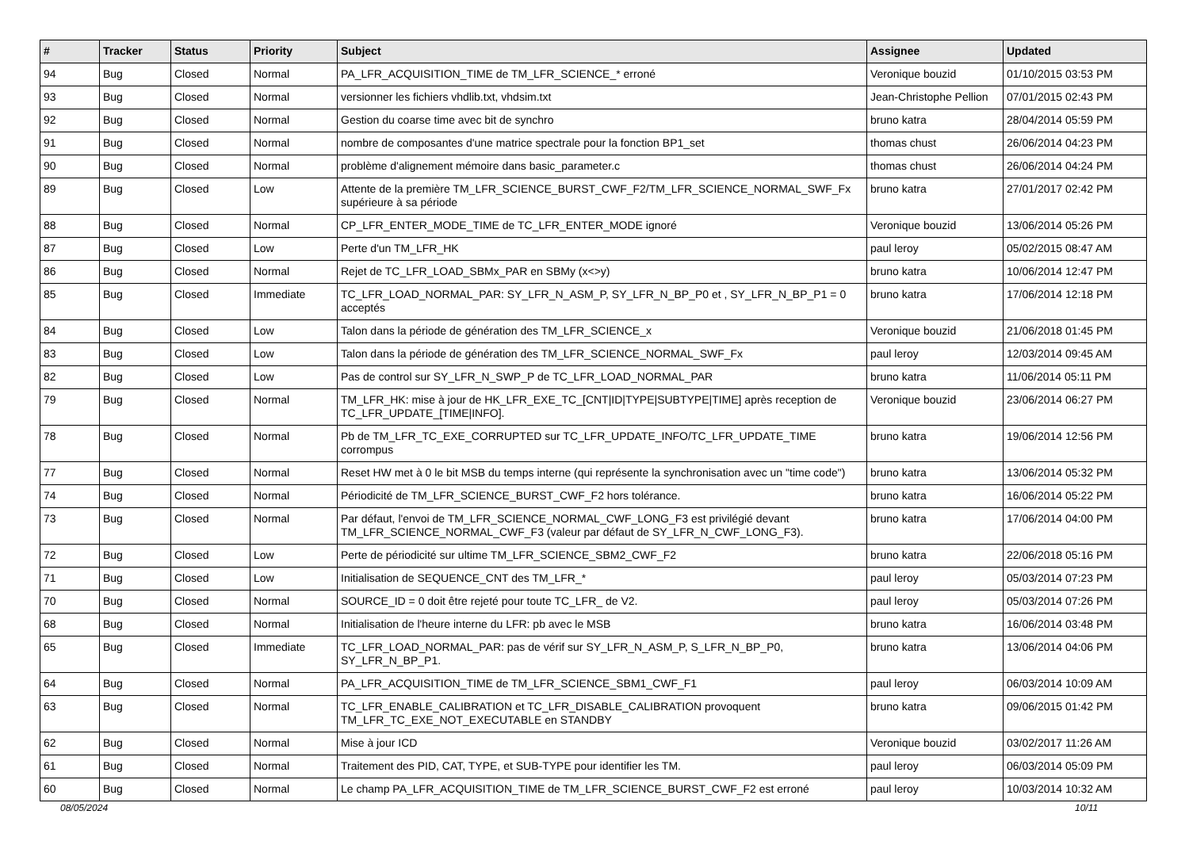| # | Tracker | Status | Priority | Subject | Assignee | Updated |
| --- | --- | --- | --- | --- | --- | --- |
| 94 | Bug | Closed | Normal | PA_LFR_ACQUISITION_TIME de TM_LFR_SCIENCE_* erroné | Veronique bouzid | 01/10/2015 03:53 PM |
| 93 | Bug | Closed | Normal | versionner les fichiers vhdlib.txt, vhdsim.txt | Jean-Christophe Pellion | 07/01/2015 02:43 PM |
| 92 | Bug | Closed | Normal | Gestion du coarse time avec bit de synchro | bruno katra | 28/04/2014 05:59 PM |
| 91 | Bug | Closed | Normal | nombre de composantes d'une matrice spectrale pour la fonction BP1_set | thomas chust | 26/06/2014 04:23 PM |
| 90 | Bug | Closed | Normal | problème d'alignement mémoire dans basic_parameter.c | thomas chust | 26/06/2014 04:24 PM |
| 89 | Bug | Closed | Low | Attente de la première TM_LFR_SCIENCE_BURST_CWF_F2/TM_LFR_SCIENCE_NORMAL_SWF_Fx supérieure à sa période | bruno katra | 27/01/2017 02:42 PM |
| 88 | Bug | Closed | Normal | CP_LFR_ENTER_MODE_TIME de TC_LFR_ENTER_MODE ignoré | Veronique bouzid | 13/06/2014 05:26 PM |
| 87 | Bug | Closed | Low | Perte d'un TM_LFR_HK | paul leroy | 05/02/2015 08:47 AM |
| 86 | Bug | Closed | Normal | Rejet de TC_LFR_LOAD_SBMx_PAR en SBMy (x<>y) | bruno katra | 10/06/2014 12:47 PM |
| 85 | Bug | Closed | Immediate | TC_LFR_LOAD_NORMAL_PAR: SY_LFR_N_ASM_P, SY_LFR_N_BP_P0 et , SY_LFR_N_BP_P1 = 0 acceptés | bruno katra | 17/06/2014 12:18 PM |
| 84 | Bug | Closed | Low | Talon dans la période de génération des TM_LFR_SCIENCE_x | Veronique bouzid | 21/06/2018 01:45 PM |
| 83 | Bug | Closed | Low | Talon dans la période de génération des TM_LFR_SCIENCE_NORMAL_SWF_Fx | paul leroy | 12/03/2014 09:45 AM |
| 82 | Bug | Closed | Low | Pas de control sur SY_LFR_N_SWP_P de TC_LFR_LOAD_NORMAL_PAR | bruno katra | 11/06/2014 05:11 PM |
| 79 | Bug | Closed | Normal | TM_LFR_HK: mise à jour de HK_LFR_EXE_TC_[CNT/ID/TYPE/SUBTYPE/TIME] après reception de TC_LFR_UPDATE_[TIME/INFO]. | Veronique bouzid | 23/06/2014 06:27 PM |
| 78 | Bug | Closed | Normal | Pb de TM_LFR_TC_EXE_CORRUPTED sur TC_LFR_UPDATE_INFO/TC_LFR_UPDATE_TIME corrompus | bruno katra | 19/06/2014 12:56 PM |
| 77 | Bug | Closed | Normal | Reset HW met à 0 le bit MSB du temps interne (qui représente la synchronisation avec un "time code") | bruno katra | 13/06/2014 05:32 PM |
| 74 | Bug | Closed | Normal | Périodicité de TM_LFR_SCIENCE_BURST_CWF_F2 hors tolérance. | bruno katra | 16/06/2014 05:22 PM |
| 73 | Bug | Closed | Normal | Par défaut, l'envoi de TM_LFR_SCIENCE_NORMAL_CWF_LONG_F3 est privilégié devant TM_LFR_SCIENCE_NORMAL_CWF_F3 (valeur par défaut de SY_LFR_N_CWF_LONG_F3). | bruno katra | 17/06/2014 04:00 PM |
| 72 | Bug | Closed | Low | Perte de périodicité sur ultime TM_LFR_SCIENCE_SBM2_CWF_F2 | bruno katra | 22/06/2018 05:16 PM |
| 71 | Bug | Closed | Low | Initialisation de SEQUENCE_CNT des TM_LFR_* | paul leroy | 05/03/2014 07:23 PM |
| 70 | Bug | Closed | Normal | SOURCE_ID = 0 doit être rejeté pour toute TC_LFR_ de V2. | paul leroy | 05/03/2014 07:26 PM |
| 68 | Bug | Closed | Normal | Initialisation de l'heure interne du LFR: pb avec le MSB | bruno katra | 16/06/2014 03:48 PM |
| 65 | Bug | Closed | Immediate | TC_LFR_LOAD_NORMAL_PAR: pas de vérif sur SY_LFR_N_ASM_P, S_LFR_N_BP_P0, SY_LFR_N_BP_P1. | bruno katra | 13/06/2014 04:06 PM |
| 64 | Bug | Closed | Normal | PA_LFR_ACQUISITION_TIME de TM_LFR_SCIENCE_SBM1_CWF_F1 | paul leroy | 06/03/2014 10:09 AM |
| 63 | Bug | Closed | Normal | TC_LFR_ENABLE_CALIBRATION et TC_LFR_DISABLE_CALIBRATION provoquent TM_LFR_TC_EXE_NOT_EXECUTABLE en STANDBY | bruno katra | 09/06/2015 01:42 PM |
| 62 | Bug | Closed | Normal | Mise à jour ICD | Veronique bouzid | 03/02/2017 11:26 AM |
| 61 | Bug | Closed | Normal | Traitement des PID, CAT, TYPE, et SUB-TYPE pour identifier les TM. | paul leroy | 06/03/2014 05:09 PM |
| 60 | Bug | Closed | Normal | Le champ PA_LFR_ACQUISITION_TIME de TM_LFR_SCIENCE_BURST_CWF_F2 est erroné | paul leroy | 10/03/2014 10:32 AM |
08/05/2024 10/11